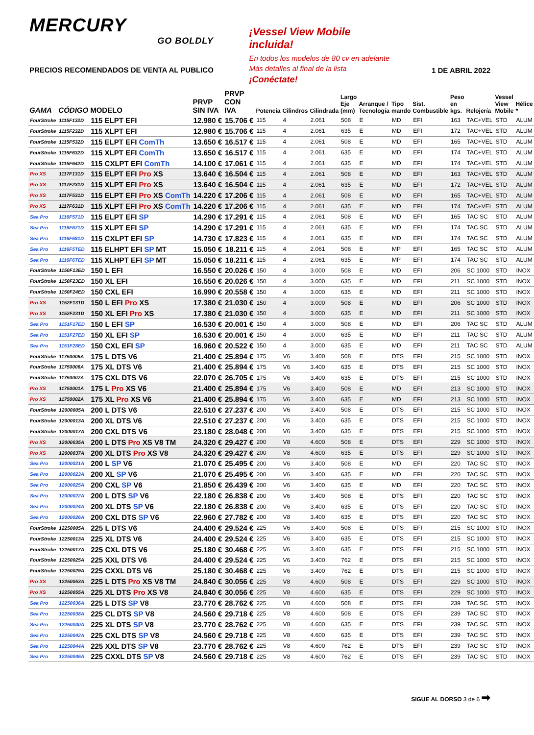MERCURY
GO BOLDLY
PRECIOS RECOMENDADOS DE VENTA AL PUBLICO
¡Vessel View Mobile incluida!
En todos los modelos de 80 cv en adelante
Más detalles al final de la lista
¡Conéctate!
1 DE ABRIL 2022
| GAMA | CÓDIGO | MODELO | PRVP SIN IVA | PRVP CON IVA | Potencia | Cilindros | Cilindrada | Largo Eje (mm) | Arranque / Tecnología | Tipo mando | Sist. Combustible | Peso en kgs. | Relojería | Vessel View Mobile | Hélice * |
| --- | --- | --- | --- | --- | --- | --- | --- | --- | --- | --- | --- | --- | --- | --- | --- |
| FourStroke | 1115F132D | 115 ELPT EFI | 12.980 € | 15.706 € | 115 | 4 | 2.061 | 508 | E | MD | EFI | 163 | TAC+VEL | STD | ALUM |
| FourStroke | 1115F232D | 115 XLPT EFI | 12.980 € | 15.706 € | 115 | 4 | 2.061 | 635 | E | MD | EFI | 172 | TAC+VEL | STD | ALUM |
| FourStroke | 1115F532D | 115 ELPT EFI ComTh | 13.650 € | 16.517 € | 115 | 4 | 2.061 | 508 | E | MD | EFI | 165 | TAC+VEL | STD | ALUM |
| FourStroke | 1115F632D | 115 XLPT EFI ComTh | 13.650 € | 16.517 € | 115 | 4 | 2.061 | 635 | E | MD | EFI | 174 | TAC+VEL | STD | ALUM |
| FourStroke | 1115F642D | 115 CXLPT EFI ComTh | 14.100 € | 17.061 € | 115 | 4 | 2.061 | 635 | E | MD | EFI | 174 | TAC+VEL | STD | ALUM |
| Pro XS | 1117F131D | 115 ELPT EFI Pro XS | 13.640 € | 16.504 € | 115 | 4 | 2.061 | 508 | E | MD | EFI | 163 | TAC+VEL | STD | ALUM |
| Pro XS | 1117F231D | 115 XLPT EFI Pro XS | 13.640 € | 16.504 € | 115 | 4 | 2.061 | 635 | E | MD | EFI | 172 | TAC+VEL | STD | ALUM |
| Pro XS | 1117F531D | 115 ELPT EFI Pro XS ComTh | 14.220 € | 17.206 € | 115 | 4 | 2.061 | 508 | E | MD | EFI | 165 | TAC+VEL | STD | ALUM |
| Pro XS | 1117F631D | 115 XLPT EFI Pro XS ComTh | 14.220 € | 17.206 € | 115 | 4 | 2.061 | 635 | E | MD | EFI | 174 | TAC+VEL | STD | ALUM |
| Sea Pro | 1116F571D | 115 ELPT EFI SP | 14.290 € | 17.291 € | 115 | 4 | 2.061 | 508 | E | MD | EFI | 165 | TAC SC | STD | ALUM |
| Sea Pro | 1116F671D | 115 XLPT EFI SP | 14.290 € | 17.291 € | 115 | 4 | 2.061 | 635 | E | MD | EFI | 174 | TAC SC | STD | ALUM |
| Sea Pro | 1116F681D | 115 CXLPT EFI SP | 14.730 € | 17.823 € | 115 | 4 | 2.061 | 635 | E | MD | EFI | 174 | TAC SC | STD | ALUM |
| Sea Pro | 1116F5TED | 115 ELHPT EFI SP MT | 15.050 € | 18.211 € | 115 | 4 | 2.061 | 508 | E | MP | EFI | 165 | TAC SC | STD | ALUM |
| Sea Pro | 1116F6TED | 115 XLHPT EFI SP MT | 15.050 € | 18.211 € | 115 | 4 | 2.061 | 635 | E | MP | EFI | 174 | TAC SC | STD | ALUM |
| FourStroke | 1150F13ED | 150 L EFI | 16.550 € | 20.026 € | 150 | 4 | 3.000 | 508 | E | MD | EFI | 206 | SC 1000 | STD | INOX |
| FourStroke | 1150F23ED | 150 XL EFI | 16.550 € | 20.026 € | 150 | 4 | 3.000 | 635 | E | MD | EFI | 211 | SC 1000 | STD | INOX |
| FourStroke | 1150F24ED | 150 CXL EFI | 16.990 € | 20.558 € | 150 | 4 | 3.000 | 635 | E | MD | EFI | 211 | SC 1000 | STD | INOX |
| Pro XS | 1152F131D | 150 L EFI Pro XS | 17.380 € | 21.030 € | 150 | 4 | 3.000 | 508 | E | MD | EFI | 206 | SC 1000 | STD | INOX |
| Pro XS | 1152F231D | 150 XL EFI Pro XS | 17.380 € | 21.030 € | 150 | 4 | 3.000 | 635 | E | MD | EFI | 211 | SC 1000 | STD | INOX |
| Sea Pro | 1151F17ED | 150 L EFI SP | 16.530 € | 20.001 € | 150 | 4 | 3.000 | 508 | E | MD | EFI | 206 | TAC SC | STD | ALUM |
| Sea Pro | 1151F27ED | 150 XL EFI SP | 16.530 € | 20.001 € | 150 | 4 | 3.000 | 635 | E | MD | EFI | 211 | TAC SC | STD | ALUM |
| Sea Pro | 1151F28ED | 150 CXL EFI SP | 16.960 € | 20.522 € | 150 | 4 | 3.000 | 635 | E | MD | EFI | 211 | TAC SC | STD | ALUM |
| FourStroke | 11750005A | 175 L DTS V6 | 21.400 € | 25.894 € | 175 | V6 | 3.400 | 508 | E | DTS | EFI | 215 | SC 1000 | STD | INOX |
| FourStroke | 11750006A | 175 XL DTS V6 | 21.400 € | 25.894 € | 175 | V6 | 3.400 | 635 | E | DTS | EFI | 215 | SC 1000 | STD | INOX |
| FourStroke | 11750007A | 175 CXL DTS V6 | 22.070 € | 26.705 € | 175 | V6 | 3.400 | 635 | E | DTS | EFI | 215 | SC 1000 | STD | INOX |
| Pro XS | 11750001A | 175 L Pro XS V6 | 21.400 € | 25.894 € | 175 | V6 | 3.400 | 508 | E | MD | EFI | 213 | SC 1000 | STD | INOX |
| Pro XS | 11750002A | 175 XL Pro XS V6 | 21.400 € | 25.894 € | 175 | V6 | 3.400 | 635 | E | MD | EFI | 213 | SC 1000 | STD | INOX |
| FourStroke | 12000005A | 200 L DTS V6 | 22.510 € | 27.237 € | 200 | V6 | 3.400 | 508 | E | DTS | EFI | 215 | SC 1000 | STD | INOX |
| FourStroke | 12000013A | 200 XL DTS V6 | 22.510 € | 27.237 € | 200 | V6 | 3.400 | 635 | E | DTS | EFI | 215 | SC 1000 | STD | INOX |
| FourStroke | 12000017A | 200 CXL DTS V6 | 23.180 € | 28.048 € | 200 | V6 | 3.400 | 635 | E | DTS | EFI | 215 | SC 1000 | STD | INOX |
| Pro XS | 12000035A | 200 L DTS Pro XS V8 TM | 24.320 € | 29.427 € | 200 | V8 | 4.600 | 508 | E | DTS | EFI | 229 | SC 1000 | STD | INOX |
| Pro XS | 12000037A | 200 XL DTS Pro XS V8 | 24.320 € | 29.427 € | 200 | V8 | 4.600 | 635 | E | DTS | EFI | 229 | SC 1000 | STD | INOX |
| Sea Pro | 12000021A | 200 L SP V6 | 21.070 € | 25.495 € | 200 | V6 | 3.400 | 508 | E | MD | EFI | 220 | TAC SC | STD | INOX |
| Sea Pro | 12000023A | 200 XL SP V6 | 21.070 € | 25.495 € | 200 | V6 | 3.400 | 635 | E | MD | EFI | 220 | TAC SC | STD | INOX |
| Sea Pro | 12000025A | 200 CXL SP V6 | 21.850 € | 26.439 € | 200 | V6 | 3.400 | 635 | E | MD | EFI | 220 | TAC SC | STD | INOX |
| Sea Pro | 12000022A | 200 L DTS SP V6 | 22.180 € | 26.838 € | 200 | V6 | 3.400 | 508 | E | DTS | EFI | 220 | TAC SC | STD | INOX |
| Sea Pro | 12000024A | 200 XL DTS SP V6 | 22.180 € | 26.838 € | 200 | V6 | 3.400 | 635 | E | DTS | EFI | 220 | TAC SC | STD | INOX |
| Sea Pro | 12000026A | 200 CXL DTS SP V6 | 22.960 € | 27.782 € | 200 | V8 | 3.400 | 635 | E | DTS | EFI | 220 | TAC SC | STD | INOX |
| FourStroke | 12250005A | 225 L DTS V6 | 24.400 € | 29.524 € | 225 | V6 | 3.400 | 508 | E | DTS | EFI | 215 | SC 1000 | STD | INOX |
| FourStroke | 12250013A | 225 XL DTS V6 | 24.400 € | 29.524 € | 225 | V6 | 3.400 | 635 | E | DTS | EFI | 215 | SC 1000 | STD | INOX |
| FourStroke | 12250017A | 225 CXL DTS V6 | 25.180 € | 30.468 € | 225 | V6 | 3.400 | 635 | E | DTS | EFI | 215 | SC 1000 | STD | INOX |
| FourStroke | 12250025A | 225 XXL DTS V6 | 24.400 € | 29.524 € | 225 | V6 | 3.400 | 762 | E | DTS | EFI | 215 | SC 1000 | STD | INOX |
| FourStroke | 12250029A | 225 CXXL DTS V6 | 25.180 € | 30.468 € | 225 | V6 | 3.400 | 762 | E | DTS | EFI | 215 | SC 1000 | STD | INOX |
| Pro XS | 12250053A | 225 L DTS Pro XS V8 TM | 24.840 € | 30.056 € | 225 | V8 | 4.600 | 508 | E | DTS | EFI | 229 | SC 1000 | STD | INOX |
| Pro XS | 12250055A | 225 XL DTS Pro XS V8 | 24.840 € | 30.056 € | 225 | V8 | 4.600 | 635 | E | DTS | EFI | 229 | SC 1000 | STD | INOX |
| Sea Pro | 12250036A | 225 L DTS SP V8 | 23.770 € | 28.762 € | 225 | V8 | 4.600 | 508 | E | DTS | EFI | 239 | TAC SC | STD | INOX |
| Sea Pro | 12250038A | 225 CL DTS SP V8 | 24.560 € | 29.718 € | 225 | V8 | 4.600 | 508 | E | DTS | EFI | 239 | TAC SC | STD | INOX |
| Sea Pro | 12250040A | 225 XL DTS SP V8 | 23.770 € | 28.762 € | 225 | V8 | 4.600 | 635 | E | DTS | EFI | 239 | TAC SC | STD | INOX |
| Sea Pro | 12250042A | 225 CXL DTS SP V8 | 24.560 € | 29.718 € | 225 | V8 | 4.600 | 635 | E | DTS | EFI | 239 | TAC SC | STD | INOX |
| Sea Pro | 12250044A | 225 XXL DTS SP V8 | 23.770 € | 28.762 € | 225 | V8 | 4.600 | 762 | E | DTS | EFI | 239 | TAC SC | STD | INOX |
| Sea Pro | 12250046A | 225 CXXL DTS SP V8 | 24.560 € | 29.718 € | 225 | V8 | 4.600 | 762 | E | DTS | EFI | 239 | TAC SC | STD | INOX |
SIGUE AL DORSO 3 de 6 ➡